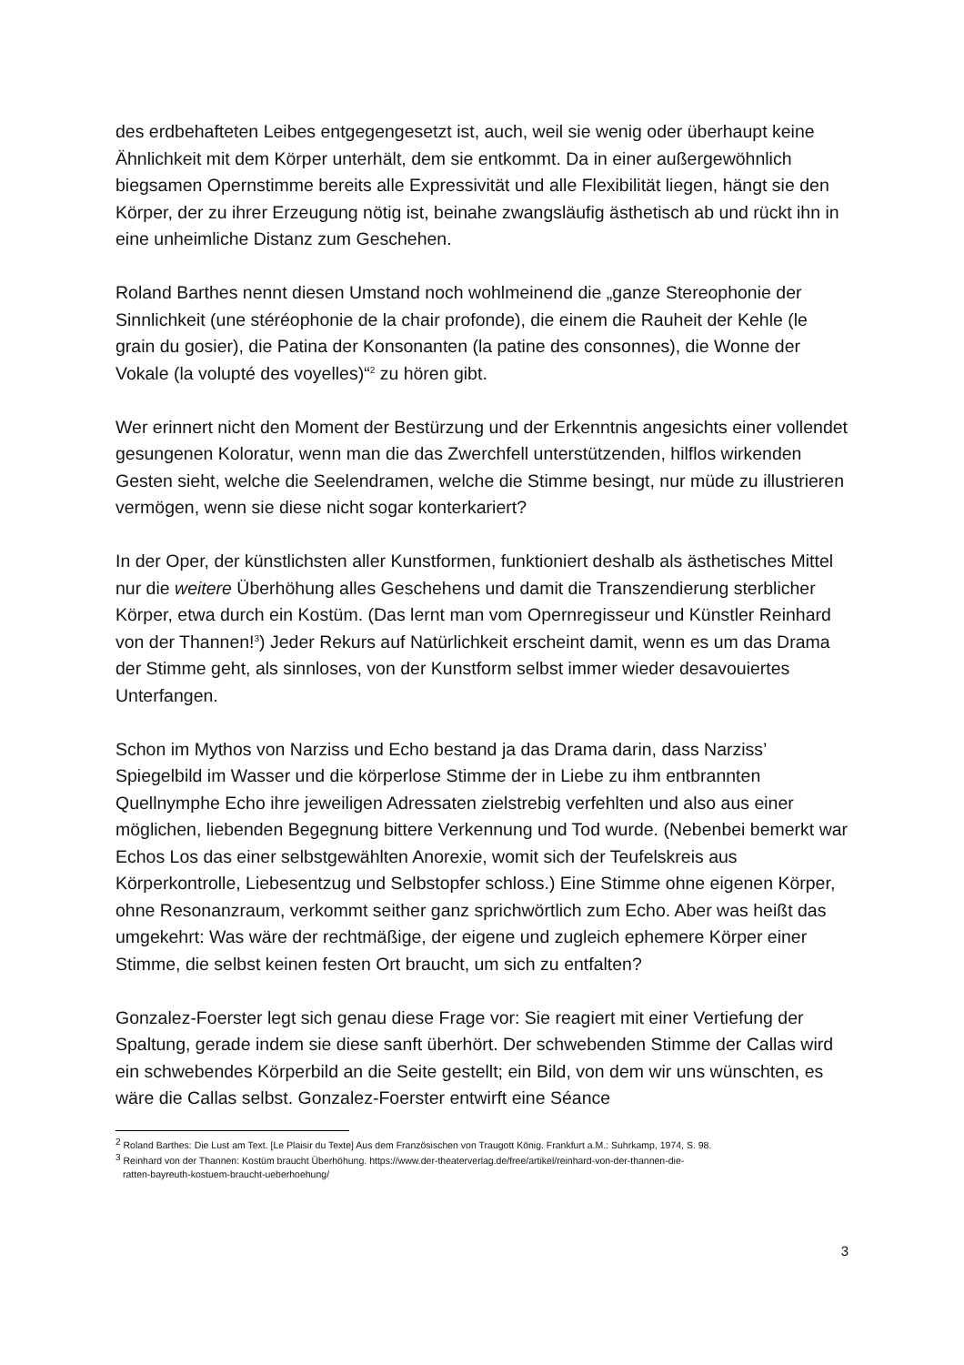des erdbehafteten Leibes entgegengesetzt ist, auch, weil sie wenig oder überhaupt keine Ähnlichkeit mit dem Körper unterhält, dem sie entkommt. Da in einer außergewöhnlich biegsamen Opernstimme bereits alle Expressivität und alle Flexibilität liegen, hängt sie den Körper, der zu ihrer Erzeugung nötig ist, beinahe zwangsläufig ästhetisch ab und rückt ihn in eine unheimliche Distanz zum Geschehen.
Roland Barthes nennt diesen Umstand noch wohlmeinend die „ganze Stereophonie der Sinnlichkeit (une stéréophonie de la chair profonde), die einem die Rauheit der Kehle (le grain du gosier), die Patina der Konsonanten (la patine des consonnes), die Wonne der Vokale (la volupté des voyelles)“<sup>2</sup> zu hören gibt.
Wer erinnert nicht den Moment der Bestürzung und der Erkenntnis angesichts einer vollendet gesungenen Koloratur, wenn man die das Zwerchfell unterstützenden, hilflos wirkenden Gesten sieht, welche die Seelendramen, welche die Stimme besingt, nur müde zu illustrieren vermögen, wenn sie diese nicht sogar konterkariert?
In der Oper, der künstlichsten aller Kunstformen, funktioniert deshalb als ästhetisches Mittel nur die weitere Überhöhung alles Geschehens und damit die Transzendierung sterblicher Körper, etwa durch ein Kostüm. (Das lernt man vom Opernregisseur und Künstler Reinhard von der Thannen!<sup>3</sup>) Jeder Rekurs auf Natürlichkeit erscheint damit, wenn es um das Drama der Stimme geht, als sinnloses, von der Kunstform selbst immer wieder desavouiertes Unterfangen.
Schon im Mythos von Narziss und Echo bestand ja das Drama darin, dass Narziss’ Spiegelbild im Wasser und die körperlose Stimme der in Liebe zu ihm entbrannten Quellnymphe Echo ihre jeweiligen Adressaten zielstrebig verfehlten und also aus einer möglichen, liebenden Begegnung bittere Verkennung und Tod wurde. (Nebenbei bemerkt war Echos Los das einer selbstgewählten Anorexie, womit sich der Teufelskreis aus Körperkontrolle, Liebesentzug und Selbstopfer schloss.) Eine Stimme ohne eigenen Körper, ohne Resonanzraum, verkommt seither ganz sprichwörtlich zum Echo. Aber was heißt das umgekehrt: Was wäre der rechtmäßige, der eigene und zugleich ephemere Körper einer Stimme, die selbst keinen festen Ort braucht, um sich zu entfalten?
Gonzalez-Foerster legt sich genau diese Frage vor: Sie reagiert mit einer Vertiefung der Spaltung, gerade indem sie diese sanft überhört. Der schwebenden Stimme der Callas wird ein schwebendes Körperbild an die Seite gestellt; ein Bild, von dem wir uns wünschten, es wäre die Callas selbst. Gonzalez-Foerster entwirft eine Séance
<sup>2</sup> Roland Barthes: Die Lust am Text. [Le Plaisir du Texte] Aus dem Französischen von Traugott König. Frankfurt a.M.: Suhrkamp, 1974, S. 98.
<sup>3</sup> Reinhard von der Thannen: Kostüm braucht Überhöhung. https://www.der-theaterverlag.de/free/artikel/reinhard-von-der-thannen-die-
ratten-bayreuth-kostuem-braucht-ueberhoehung/
3